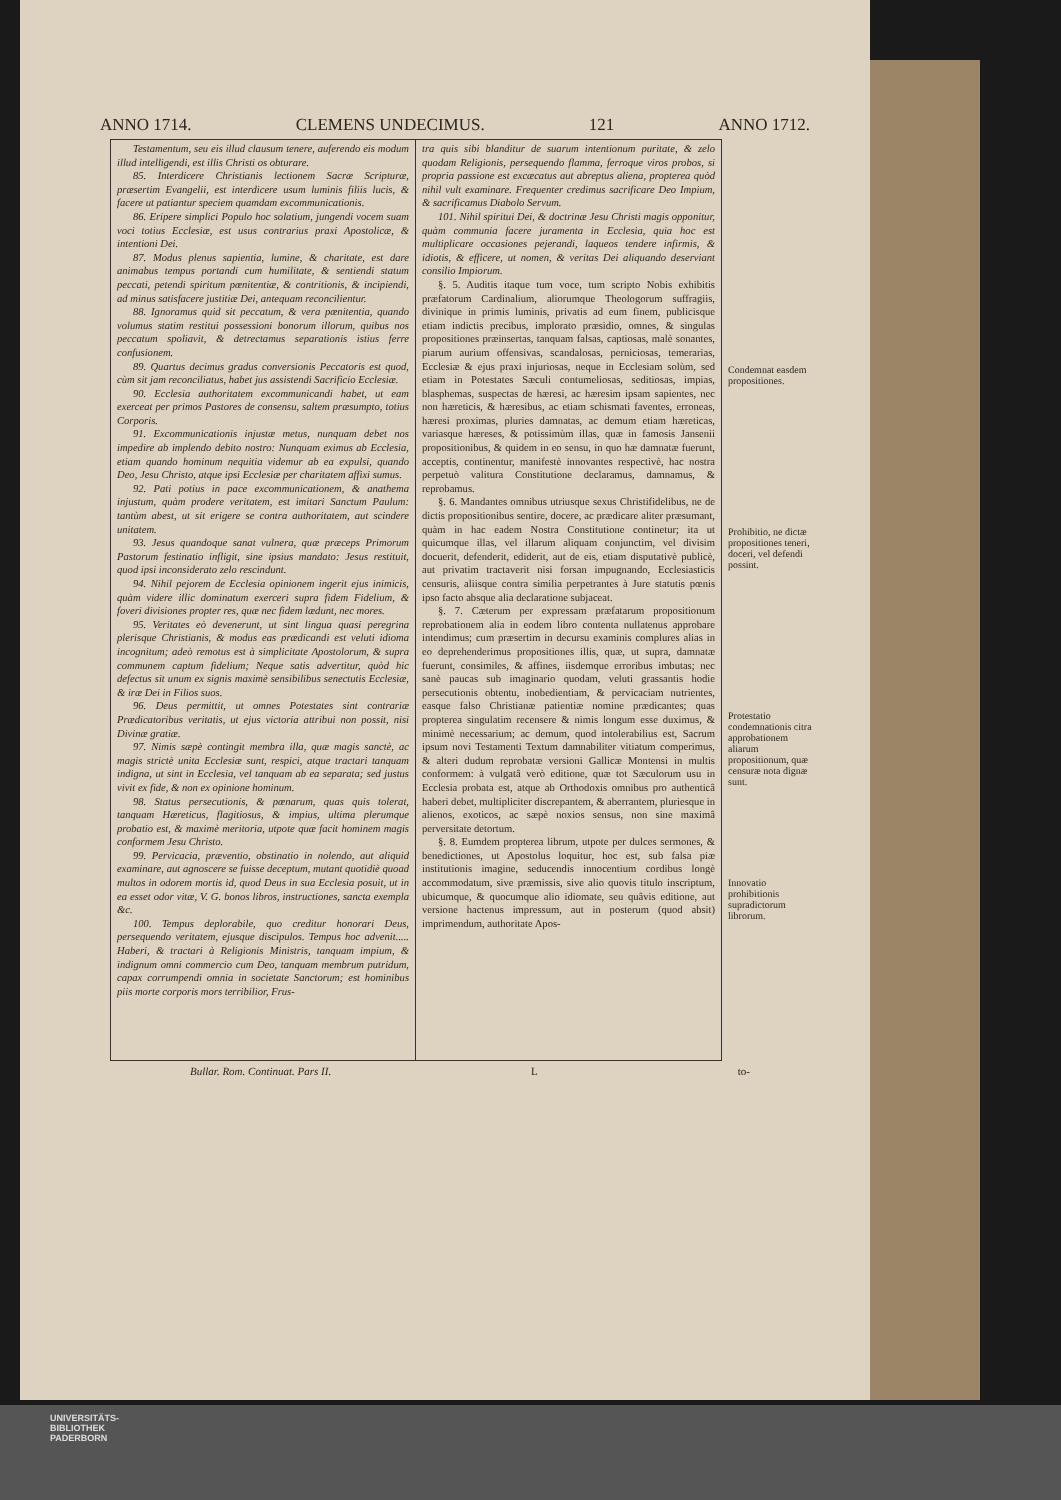ANNO 1714. CLEMENS UNDECIMUS. 121 ANNO 1712.
Testamentum, seu eis illud clausum tenere, auferendo eis modum illud intelligendi, est illis Christi os obturare.
85. Interdicere Christianis lectionem Sacræ Scripturæ, præsertim Evangelii, est interdicere usum luminis filiis lucis, & facere ut patiantur speciem quamdam excommunicationis.
86. Eripere simplici Populo hoc solatium, jungendi vocem suam voci totius Ecclesiæ, est usus contrarius praxi Apostolicæ, & intentioni Dei.
87. Modus plenus sapientia, lumine, & charitate, est dare animabus tempus portandi cum humilitate, & sentiendi statum peccati, petendi spiritum pœnitentiæ, & contritionis, & incipiendi, ad minus satisfacere justitiæ Dei, antequam reconcilientur.
88. Ignoramus quid sit peccatum, & vera pœnitentia, quando volumus statim restitui possessioni bonorum illorum, quibus nos peccatum spoliavit, & detrectamus separationis istius ferre confusionem.
89. Quartus decimus gradus conversionis Peccatoris est quod, cùm sit jam reconciliatus, habet jus assistendi Sacrificio Ecclesiæ.
90. Ecclesia authoritatem excommunicandi habet, ut eam exerceat per primos Pastores de consensu, saltem præsumpto, totius Corporis.
91. Excommunicationis injustæ metus, nunquam debet nos impedire ab implendo debito nostro: Nunquam eximus ab Ecclesia, etiam quando hominum nequitia videmur ab ea expulsi, quando Deo, Jesu Christo, atque ipsi Ecclesiæ per charitatem affixi sumus.
92. Pati potius in pace excommunicationem, & anathema injustum, quàm prodere veritatem, est imitari Sanctum Paulum: tantùm abest, ut sit erigere se contra authoritatem, aut scindere unitatem.
93. Jesus quandoque sanat vulnera, quæ præceps Primorum Pastorum festinatio infligit, sine ipsius mandato: Jesus restituit, quod ipsi inconsiderato zelo rescindunt.
94. Nihil pejorem de Ecclesia opinionem ingerit ejus inimicis, quàm videre illic dominatum exerceri supra fidem Fidelium, & foveri divisiones propter res, quæ nec fidem lædunt, nec mores.
95. Veritates eò devenerunt, ut sint lingua quasi peregrina plerisque Christianis, & modus eas prædicandi est veluti idioma incognitum; adeò remotus est à simplicitate Apostolorum, & supra communem captum fidelium; Neque satis advertitur, quòd hic defectus sit unum ex signis maximè sensibilibus senectutis Ecclesiæ, & iræ Dei in Filios suos.
96. Deus permittit, ut omnes Potestates sint contrariæ Prædicatoribus veritatis, ut ejus victoria attribui non possit, nisi Divinæ gratiæ.
97. Nimis sæpè contingit membra illa, quæ magis sanctè, ac magis strictè unita Ecclesiæ sunt, respici, atque tractari tanquam indigna, ut sint in Ecclesia, vel tanquam ab ea separata; sed justus vivit ex fide, & non ex opinione hominum.
98. Status persecutionis, & pœnarum, quas quis tolerat, tanquam Hæreticus, flagitiosus, & impius, ultima plerumque probatio est, & maximè meritoria, utpote quæ facit hominem magis conformem Jesu Christo.
99. Pervicacia, præventio, obstinatio in nolendo, aut aliquid examinare, aut agnoscere se fuisse deceptum, mutant quotidiè quoad multos in odorem mortis id, quod Deus in sua Ecclesia posuit, ut in ea esset odor vitæ, V. G. bonos libros, instructiones, sancta exempla &c.
100. Tempus deplorabile, quo creditur honorari Deus, persequendo veritatem, ejusque discipulos. Tempus hoc advenit..... Haberi, & tractari à Religionis Ministris, tanquam impium, & indignum omni commercio cum Deo, tanquam membrum putridum, capax corrumpendi omnia in societate Sanctorum; est hominibus piis morte corporis mors terribilior, Frus-
tra quis sibi blanditur de suarum intentionum puritate, & zelo quodam Religionis, persequendo flamma, ferroque viros probos, si propria passione est excæcatus aut abreptus aliena, propterea quòd nihil vult examinare. Frequenter credimus sacrificare Deo Impium, & sacrificamus Diabolo Servum.
101. Nihil spiritui Dei, & doctrinæ Jesu Christi magis opponitur, quàm communia facere juramenta in Ecclesia, quia hoc est multiplicare occasiones pejerandi, laqueos tendere infirmis, & idiotis, & efficere, ut nomen, & veritas Dei aliquando deserviant consilio Impiorum.
§. 5. Auditis itaque tum voce, tum scripto Nobis exhibitis præfatorum Cardinalium, aliorumque Theologorum suffragiis, divinique in primis luminis, privatis ad eum finem, publicisque etiam indictis precibus, implorato præsidio, omnes, & singulas propositiones præinsertas, tanquam falsas, captiosas, malè sonantes, piarum aurium offensivas, scandalosas, perniciosas, temerarias, Ecclesiæ & ejus praxi injuriosas, neque in Ecclesiam solùm, sed etiam in Potestates Sæculi contumeliosas, seditiosas, impias, blasphemas, suspectas de hæresi, ac hæresim ipsam sapientes, nec non hæreticis, & hæresibus, ac etiam schismati faventes, erroneas, hæresi proximas, pluries damnatas, ac demum etiam hæreticas, variasque hæreses, & potissimùm illas, quæ in famosis Jansenii propositionibus, & quidem in eo sensu, in quo hæ damnatæ fuerunt, acceptis, continentur, manifestè innovantes respectivè, hac nostra perpetuò valitura Constitutione declaramus, damnamus, & reprobamus.
§. 6. Mandantes omnibus utriusque sexus Christifidelibus, ne de dictis propositionibus sentire, docere, ac prædicare aliter præsumant, quàm in hac eadem Nostra Constitutione continetur; ita ut quicumque illas, vel illarum aliquam conjunctim, vel divisim docuerit, defenderit, ediderit, aut de eis, etiam disputativè publicè, aut privatim tractaverit nisi forsan impugnando, Ecclesiasticis censuris, aliisque contra similia perpetrantes à Jure statutis pœnis ipso facto absque alia declaratione subjaceat.
§. 7. Cæterum per expressam præfatarum propositionum reprobationem alia in eodem libro contenta nullatenus approbare intendimus; cum præsertim in decursu examinis complures alias in eo deprehenderimus propositiones illis, quæ, ut supra, damnatæ fuerunt, consimiles, & affines, iisdemque erroribus imbutas; nec sanè paucas sub imaginario quodam, veluti grassantis hodie persecutionis obtentu, inobedientiam, & pervicaciam nutrientes, easque falso Christianæ patientiæ nomine prædicantes; quas propterea singulatim recensere & nimis longum esse duximus, & minimè necessarium; ac demum, quod intolerabilius est, Sacrum ipsum novi Testamenti Textum damnabiliter vitiatum comperimus, & alteri dudum reprobatæ versioni Gallicæ Montensi in multis conformem: à vulgatâ verò editione, quæ tot Sæculorum usu in Ecclesia probata est, atque ab Orthodoxis omnibus pro authenticâ haberi debet, multipliciter discrepantem, & aberrantem, pluriesque in alienos, exoticos, ac sæpè noxios sensus, non sine maximâ perversitate detortum.
§. 8. Eumdem propterea librum, utpote per dulces sermones, & benedictiones, ut Apostolus loquitur, hoc est, sub falsa piæ institutionis imagine, seducendis innocentium cordibus longè accommodatum, sive præmissis, sive alio quovis titulo inscriptum, ubicumque, & quocumque alio idiomate, seu quâvis editione, aut versione hactenus impressum, aut in posterum (quod absit) imprimendum, authoritate Apos-
Condemnat easdem propositiones.
Prohibitio, ne dictæ propositiones teneri, doceri, vel defendi possint.
Protestatio condemnationis citra approbationem aliarum propositionum, quæ censuræ nota dignæ sunt.
Innovatio prohibitionis supradictorum librorum.
Bullar. Rom. Continuat. Pars II. L to-
UNIVERSITÄTS-
BIBLIOTHEK
PADERBORN